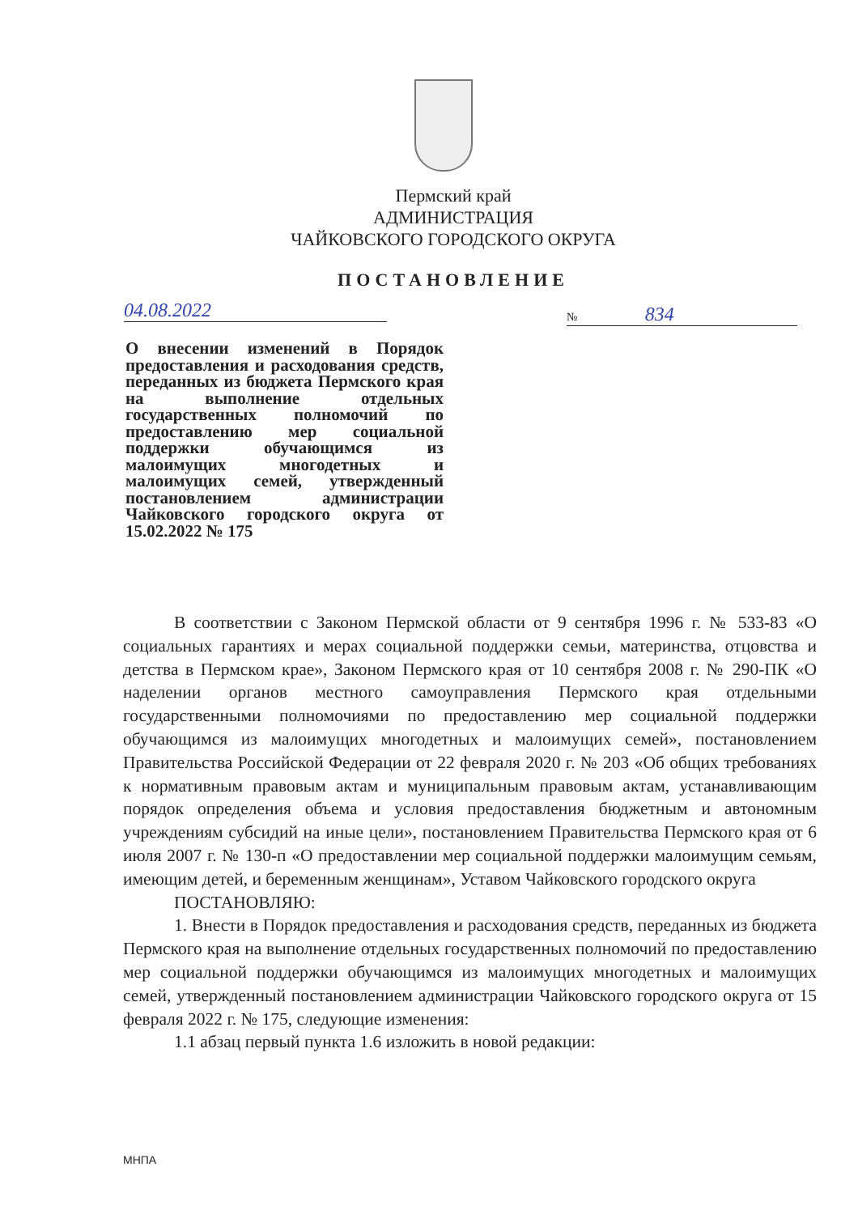Пермский край
АДМИНИСТРАЦИЯ
ЧАЙКОВСКОГО ГОРОДСКОГО ОКРУГА
ПОСТАНОВЛЕНИЕ
04.08.2022 № 834
О внесении изменений в Порядок предоставления и расходования средств, переданных из бюджета Пермского края на выполнение отдельных государственных полномочий по предоставлению мер социальной поддержки обучающимся из малоимущих многодетных и малоимущих семей, утвержденный постановлением администрации Чайковского городского округа от 15.02.2022 № 175
В соответствии с Законом Пермской области от 9 сентября 1996 г. № 533-83 «О социальных гарантиях и мерах социальной поддержки семьи, материнства, отцовства и детства в Пермском крае», Законом Пермского края от 10 сентября 2008 г. № 290-ПК «О наделении органов местного самоуправления Пермского края отдельными государственными полномочиями по предоставлению мер социальной поддержки обучающимся из малоимущих многодетных и малоимущих семей», постановлением Правительства Российской Федерации от 22 февраля 2020 г. № 203 «Об общих требованиях к нормативным правовым актам и муниципальным правовым актам, устанавливающим порядок определения объема и условия предоставления бюджетным и автономным учреждениям субсидий на иные цели», постановлением Правительства Пермского края от 6 июля 2007 г. № 130-п «О предоставлении мер социальной поддержки малоимущим семьям, имеющим детей, и беременным женщинам», Уставом Чайковского городского округа
ПОСТАНОВЛЯЮ:
1. Внести в Порядок предоставления и расходования средств, переданных из бюджета Пермского края на выполнение отдельных государственных полномочий по предоставлению мер социальной поддержки обучающимся из малоимущих многодетных и малоимущих семей, утвержденный постановлением администрации Чайковского городского округа от 15 февраля 2022 г. № 175, следующие изменения:
1.1 абзац первый пункта 1.6 изложить в новой редакции:
МНПА